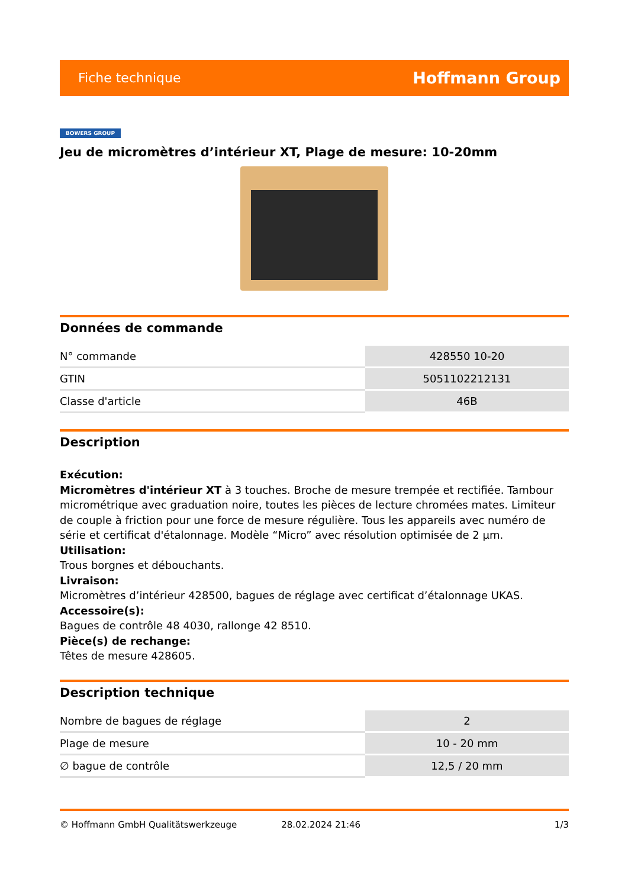Fiche technique Hoffmann Group
BOWERS GROUP
Jeu de micromètres d’intérieur XT, Plage de mesure: 10-20mm
Données de commande
| N° commande | 428550 10-20 |
| GTIN | 5051102212131 |
| Classe d'article | 46B |
Description
Exécution:
Micromètres d'intérieur XT à 3 touches. Broche de mesure trempée et rectifiée. Tambour micrométrique avec graduation noire, toutes les pièces de lecture chromées mates. Limiteur de couple à friction pour une force de mesure régulière. Tous les appareils avec numéro de série et certificat d'étalonnage. Modèle “Micro” avec résolution optimisée de 2 µm.
Utilisation:
Trous borgnes et débouchants.
Livraison:
Micromètres d’intérieur 428500, bagues de réglage avec certificat d’étalonnage UKAS.
Accessoire(s):
Bagues de contrôle 48 4030, rallonge 42 8510.
Pièce(s) de rechange:
Têtes de mesure 428605.
Description technique
| Nombre de bagues de réglage | 2 |
| Plage de mesure | 10 - 20 mm |
| ∅ bague de contrôle | 12,5 / 20 mm |
© Hoffmann GmbH Qualitätswerkzeuge 28.02.2024 21:46 1/3